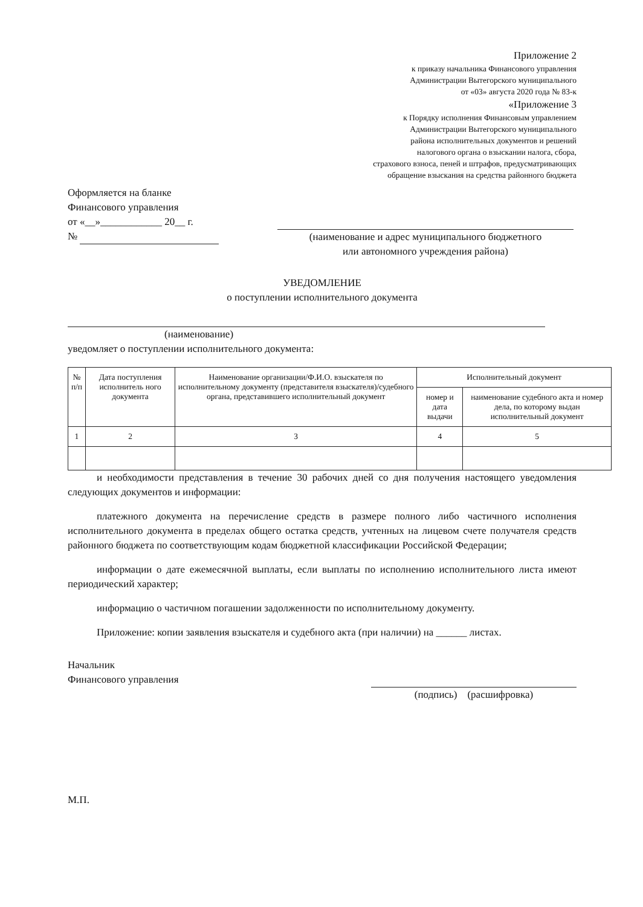Приложение 2
к приказу начальника Финансового управления
Администрации Вытегорского муниципального
от «03» августа 2020 года № 83-к
«Приложение 3
к Порядку исполнения Финансовым управлением
Администрации Вытегорского муниципального
района исполнительных документов и решений
налогового органа о взыскании налога, сбора,
страхового взноса, пеней и штрафов, предусматривающих
обращение взыскания на средства районного бюджета
Оформляется на бланке
Финансового управления
от «__»____________ 20__ г.
№
(наименование и адрес муниципального бюджетного
или автономного учреждения района)
УВЕДОМЛЕНИЕ
о поступлении исполнительного документа
(наименование)
уведомляет о поступлении исполнительного документа:
| № п/п | Дата поступления исполнитель ного документа | Наименование организации/Ф.И.О. взыскателя по исполнительному документу (представителя взыскателя)/судебного органа, представившего исполнительный документ | Исполнительный документ | |
| --- | --- | --- | --- | --- |
| | | | номер и дата выдачи | наименование судебного акта и номер дела, по которому выдан исполнительный документ |
| 1 | 2 | 3 | 4 | 5 |
и необходимости представления в течение 30 рабочих дней со дня получения настоящего уведомления следующих документов и информации:
платежного документа на перечисление средств в размере полного либо частичного исполнения исполнительного документа в пределах общего остатка средств, учтенных на лицевом счете получателя средств районного бюджета по соответствующим кодам бюджетной классификации Российской Федерации;
информации о дате ежемесячной выплаты, если выплаты по исполнению исполнительного листа имеют периодический характер;
информацию о частичном погашении задолженности по исполнительному документу.
Приложение: копии заявления взыскателя и судебного акта (при наличии) на ______ листах.
Начальник
Финансового управления
(подпись) (расшифровка)
М.П.